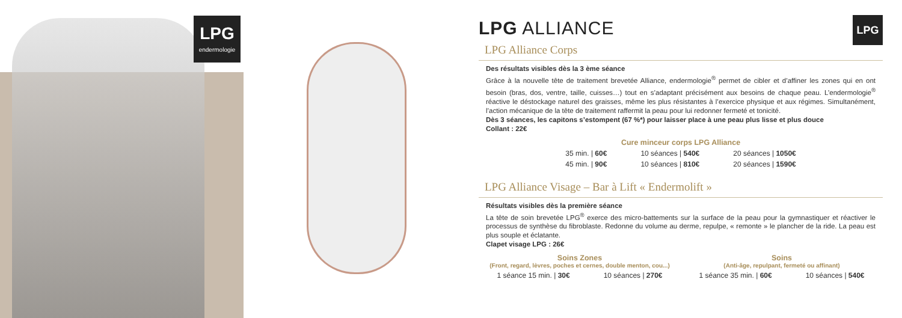LPG
endermologie
LPG
LPG ALLIANCE
LPG Alliance Corps
Des résultats visibles dès la 3 ème séance
Grâce à la nouvelle tête de traitement brevetée Alliance, endermologie<sup>®</sup> permet de cibler et d’affiner les zones qui en ont besoin (bras, dos, ventre, taille, cuisses…) tout en s’adaptant précisément aux besoins de chaque peau. L’endermologie<sup>®</sup> réactive le déstockage naturel des graisses, même les plus résistantes à l’exercice physique et aux régimes. Simultanément, l’action mécanique de la tête de traitement raffermit la peau pour lui redonner fermeté et tonicité.
Dès 3 séances, les capitons s’estompent (67 %*) pour laisser place à une peau plus lisse et plus douce
Collant : 22€
Cure minceur corps LPG Alliance
| 35 min. / 60€ | 10 séances / 540€ | 20 séances / 1050€ |
| 45 min. / 90€ | 10 séances / 810€ | 20 séances / 1590€ |
LPG Alliance Visage – Bar à Lift « Endermolift »
Résultats visibles dès la première séance
La tête de soin brevetée LPG<sup>®</sup> exerce des micro-battements sur la surface de la peau pour la gymnastiquer et réactiver le processus de synthèse du fibroblaste. Redonne du volume au derme, repulpe, « remonte » le plancher de la ride. La peau est plus souple et éclatante.
Clapet visage LPG : 26€
Soins Zones
(Front, regard, lèvres, poches et cernes, double menton, cou...)
| 1 séance 15 min. / 30€ | 10 séances / 270€ |
Soins
(Anti-âge, repulpant, fermeté ou affinant)
| 1 séance 35 min. / 60€ | 10 séances / 540€ |